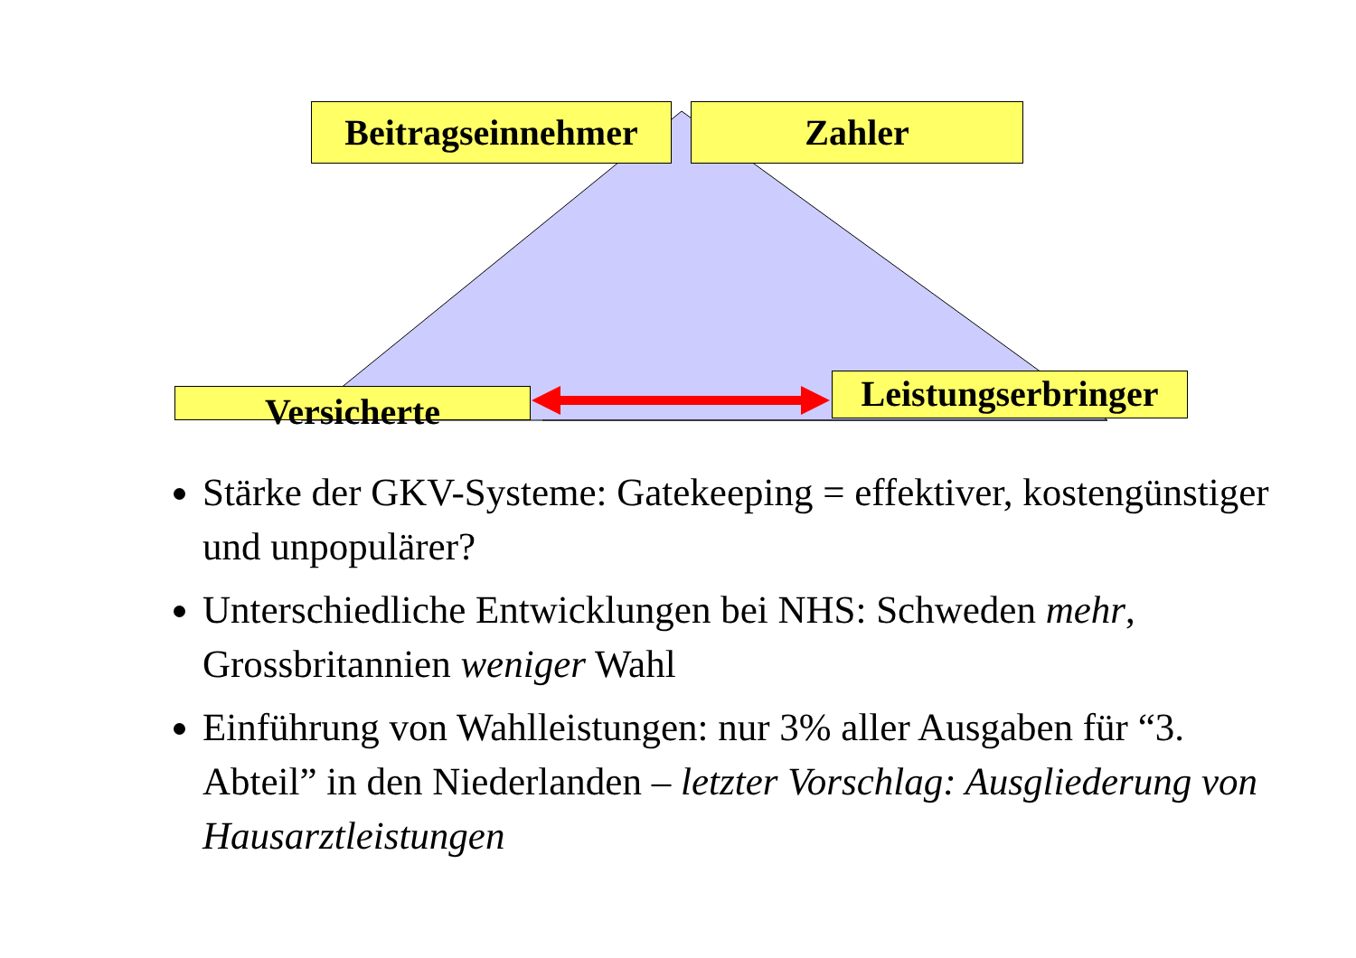Beitragseinnehmer
Zahler
Versicherte
Leistungserbringer
Stärke der GKV-Systeme: Gatekeeping = effektiver, kostengünstiger und unpopulärer?
Unterschiedliche Entwicklungen bei NHS: Schweden mehr, Grossbritannien weniger Wahl
Einführung von Wahlleistungen: nur 3% aller Ausgaben für “3. Abteil” in den Niederlanden – letzter Vorschlag: Ausgliederung von Hausarztleistungen